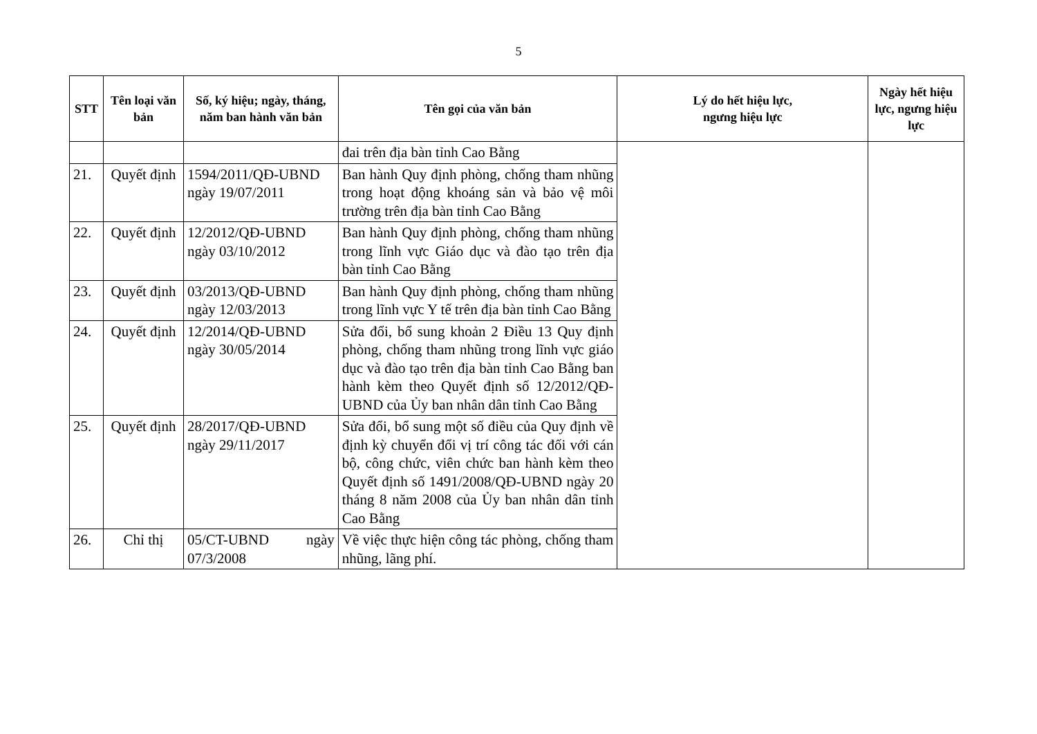5
| STT | Tên loại văn bản | Số, ký hiệu; ngày, tháng, năm ban hành văn bản | Tên gọi của văn bản | Lý do hết hiệu lực, ngưng hiệu lực | Ngày hết hiệu lực, ngưng hiệu lực |
| --- | --- | --- | --- | --- | --- |
| | | | đai trên địa bàn tỉnh Cao Bằng | | |
| 21. | Quyết định | 1594/2011/QĐ-UBND ngày 19/07/2011 | Ban hành Quy định phòng, chống tham nhũng trong hoạt động khoáng sản và bảo vệ môi trường trên địa bàn tỉnh Cao Bằng | | |
| 22. | Quyết định | 12/2012/QĐ-UBND ngày 03/10/2012 | Ban hành Quy định phòng, chống tham nhũng trong lĩnh vực Giáo dục và đào tạo trên địa bàn tỉnh Cao Bằng | | |
| 23. | Quyết định | 03/2013/QĐ-UBND ngày 12/03/2013 | Ban hành Quy định phòng, chống tham nhũng trong lĩnh vực Y tế trên địa bàn tỉnh Cao Bằng | | |
| 24. | Quyết định | 12/2014/QĐ-UBND ngày 30/05/2014 | Sửa đổi, bổ sung khoản 2 Điều 13 Quy định phòng, chống tham nhũng trong lĩnh vực giáo dục và đào tạo trên địa bàn tỉnh Cao Bằng ban hành kèm theo Quyết định số 12/2012/QĐ-UBND của Ủy ban nhân dân tỉnh Cao Bằng | | |
| 25. | Quyết định | 28/2017/QĐ-UBND ngày 29/11/2017 | Sửa đổi, bổ sung một số điều của Quy định về định kỳ chuyển đổi vị trí công tác đối với cán bộ, công chức, viên chức ban hành kèm theo Quyết định số 1491/2008/QĐ-UBND ngày 20 tháng 8 năm 2008 của Ủy ban nhân dân tỉnh Cao Bằng | | |
| 26. | Chỉ thị | 05/CT-UBND ngày 07/3/2008 | Về việc thực hiện công tác phòng, chống tham nhũng, lãng phí. | | |